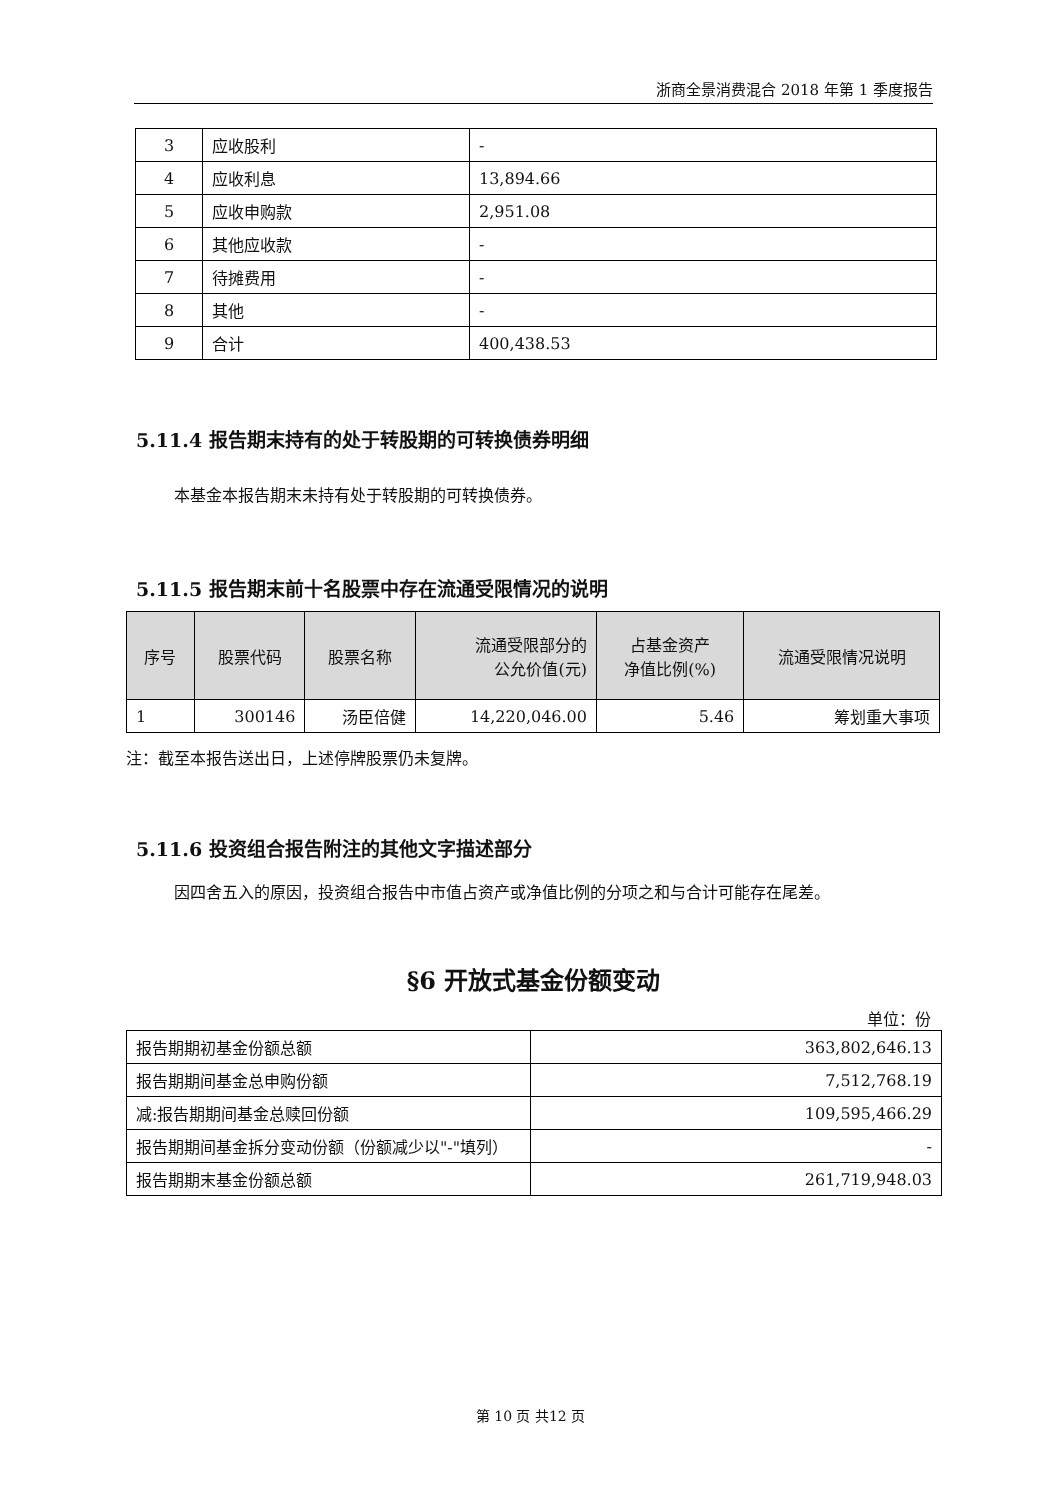浙商全景消费混合 2018 年第 1 季度报告
| 3 | 应收股利 | - |
| 4 | 应收利息 | 13,894.66 |
| 5 | 应收申购款 | 2,951.08 |
| 6 | 其他应收款 | - |
| 7 | 待摊费用 | - |
| 8 | 其他 | - |
| 9 | 合计 | 400,438.53 |
5.11.4 报告期末持有的处于转股期的可转换债券明细
本基金本报告期末未持有处于转股期的可转换债券。
5.11.5 报告期末前十名股票中存在流通受限情况的说明
| 序号 | 股票代码 | 股票名称 | 流通受限部分的 公允价值(元) | 占基金资产 净值比例(%) | 流通受限情况说明 |
| --- | --- | --- | --- | --- | --- |
| 1 | 300146 | 汤臣倍健 | 14,220,046.00 | 5.46 | 筹划重大事项 |
注：截至本报告送出日，上述停牌股票仍未复牌。
5.11.6 投资组合报告附注的其他文字描述部分
因四舍五入的原因，投资组合报告中市值占资产或净值比例的分项之和与合计可能存在尾差。
§6 开放式基金份额变动
单位：份
| 报告期期初基金份额总额 | 363,802,646.13 |
| 报告期期间基金总申购份额 | 7,512,768.19 |
| 减:报告期期间基金总赎回份额 | 109,595,466.29 |
| 报告期期间基金拆分变动份额（份额减少以"-"填列） | - |
| 报告期期末基金份额总额 | 261,719,948.03 |
第 10 页 共12 页